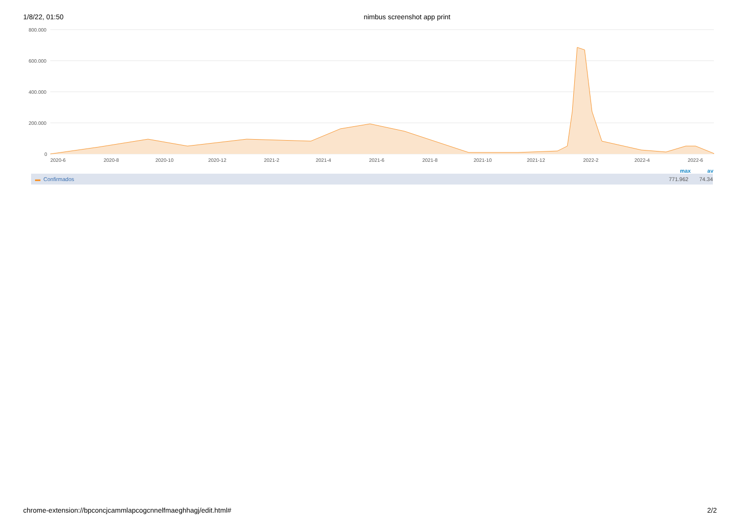1/8/22, 01:50 nimbus screenshot app print
800.000
600.000
400.000
200.000
0
2020-6
2020-8
2020-10
2020-12
2021-2
2021-4
2021-6
2021-8
2021-10
2021-12
2022-2
2022-4
2022-6
max av
▬ Confirmados 771.962 74.34
chrome-extension://bpconcjcammlapcogcnnelfmaeghhagj/edit.html# 2/2